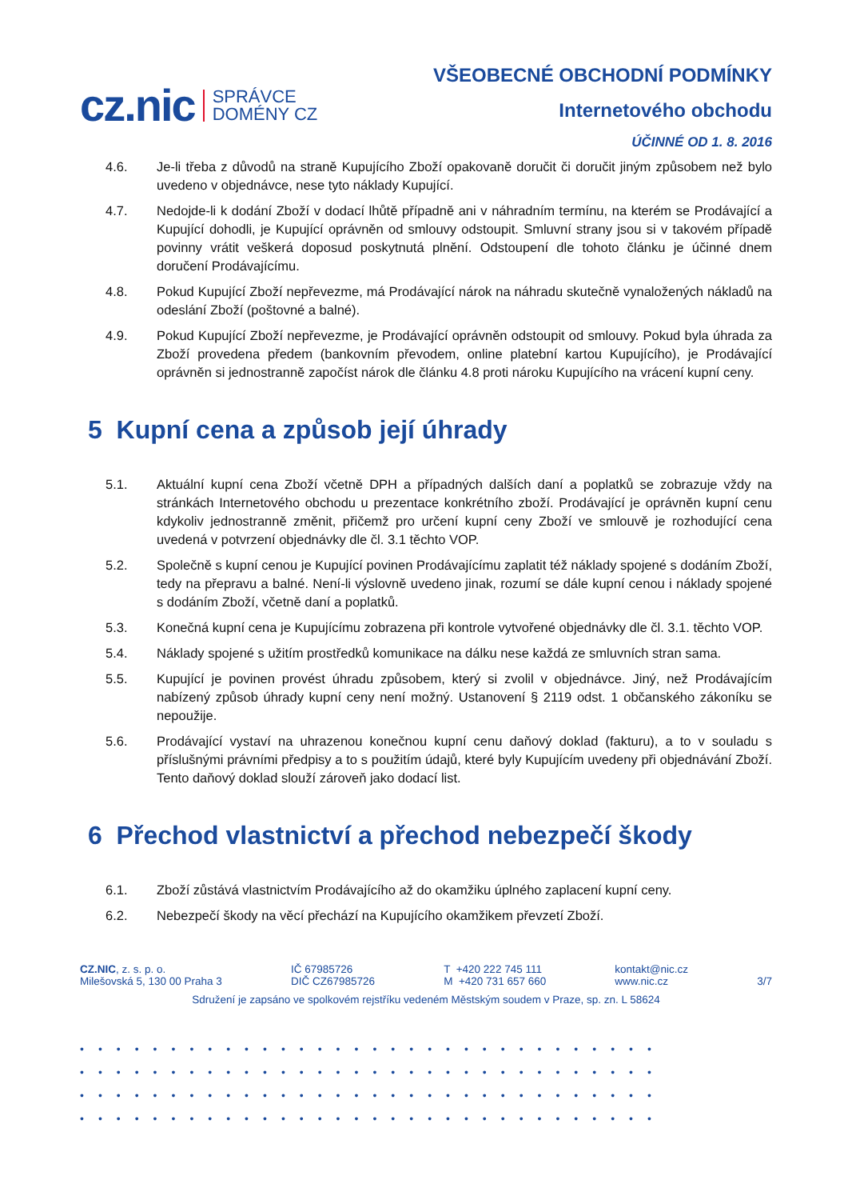cz.nic SPRÁVCE
DOMÉNY CZ
VŠEOBECNÉ OBCHODNÍ PODMÍNKY
Internetového obchodu
ÚČINNÉ OD 1. 8. 2016
4.6. Je-li třeba z důvodů na straně Kupujícího Zboží opakovaně doručit či doručit jiným způsobem než bylo uvedeno v objednávce, nese tyto náklady Kupující.
4.7. Nedojde-li k dodání Zboží v dodací lhůtě případně ani v náhradním termínu, na kterém se Prodávající a Kupující dohodli, je Kupující oprávněn od smlouvy odstoupit. Smluvní strany jsou si v takovém případě povinny vrátit veškerá doposud poskytnutá plnění. Odstoupení dle tohoto článku je účinné dnem doručení Prodávajícímu.
4.8. Pokud Kupující Zboží nepřevezme, má Prodávající nárok na náhradu skutečně vynaložených nákladů na odeslání Zboží (poštovné a balné).
4.9. Pokud Kupující Zboží nepřevezme, je Prodávající oprávněn odstoupit od smlouvy. Pokud byla úhrada za Zboží provedena předem (bankovním převodem, online platební kartou Kupujícího), je Prodávající oprávněn si jednostranně započíst nárok dle článku 4.8 proti nároku Kupujícího na vrácení kupní ceny.
5 Kupní cena a způsob její úhrady
5.1. Aktuální kupní cena Zboží včetně DPH a případných dalších daní a poplatků se zobrazuje vždy na stránkách Internetového obchodu u prezentace konkrétního zboží. Prodávající je oprávněn kupní cenu kdykoliv jednostranně změnit, přičemž pro určení kupní ceny Zboží ve smlouvě je rozhodující cena uvedená v potvrzení objednávky dle čl. 3.1 těchto VOP.
5.2. Společně s kupní cenou je Kupující povinen Prodávajícímu zaplatit též náklady spojené s dodáním Zboží, tedy na přepravu a balné. Není-li výslovně uvedeno jinak, rozumí se dále kupní cenou i náklady spojené s dodáním Zboží, včetně daní a poplatků.
5.3. Konečná kupní cena je Kupujícímu zobrazena při kontrole vytvořené objednávky dle čl. 3.1. těchto VOP.
5.4. Náklady spojené s užitím prostředků komunikace na dálku nese každá ze smluvních stran sama.
5.5. Kupující je povinen provést úhradu způsobem, který si zvolil v objednávce. Jiný, než Prodávajícím nabízený způsob úhrady kupní ceny není možný. Ustanovení § 2119 odst. 1 občanského zákoníku se nepoužije.
5.6. Prodávající vystaví na uhrazenou konečnou kupní cenu daňový doklad (fakturu), a to v souladu s příslušnými právními předpisy a to s použitím údajů, které byly Kupujícím uvedeny při objednávání Zboží. Tento daňový doklad slouží zároveň jako dodací list.
6 Přechod vlastnictví a přechod nebezpečí škody
6.1. Zboží zůstává vlastnictvím Prodávajícího až do okamžiku úplného zaplacení kupní ceny.
6.2. Nebezpečí škody na věcí přechází na Kupujícího okamžikem převzetí Zboží.
CZ.NIC, z. s. p. o.
Milešovská 5, 130 00 Praha 3
IČ 67985726
DIČ CZ67985726
T +420 222 745 111
M +420 731 657 660
kontakt@nic.cz
www.nic.cz
3/7
Sdružení je zapsáno ve spolkovém rejstříku vedeném Městským soudem v Praze, sp. zn. L 58624
••••••••••••••••••••••••••••••••
••••••••••••••••••••••••••••••••
••••••••••••••••••••••••••••••••
••••••••••••••••••••••••••••••••